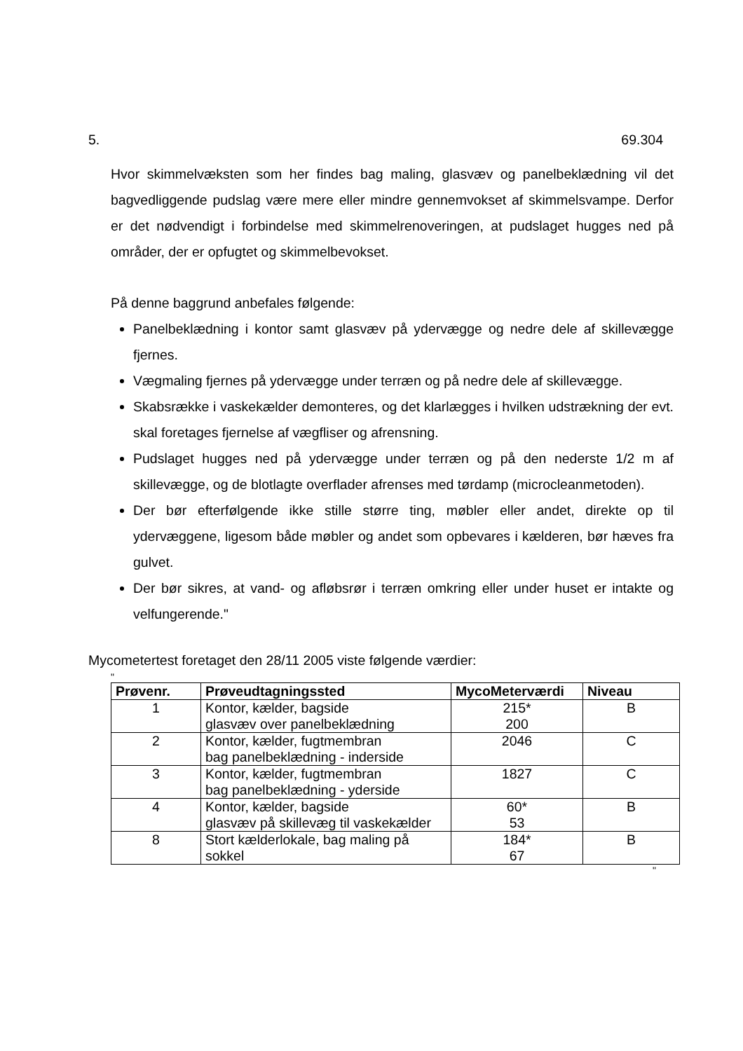5. 69.304
Hvor skimmelvæksten som her findes bag maling, glasvæv og panelbeklædning vil det bagvedliggende pudslag være mere eller mindre gennemvokset af skimmelsvampe. Derfor er det nødvendigt i forbindelse med skimmelrenoveringen, at pudslaget hugges ned på områder, der er opfugtet og skimmelbevokset.
På denne baggrund anbefales følgende:
Panelbeklædning i kontor samt glasvæv på ydervægge og nedre dele af skillevægge fjernes.
Vægmaling fjernes på ydervægge under terræn og på nedre dele af skillevægge.
Skabsrække i vaskekælder demonteres, og det klarlægges i hvilken udstrækning der evt. skal foretages fjernelse af vægfliser og afrensning.
Pudslaget hugges ned på ydervægge under terræn og på den nederste 1/2 m af skillevægge, og de blotlagte overflader afrenses med tørdamp (microcleanmetoden).
Der bør efterfølgende ikke stille større ting, møbler eller andet, direkte op til ydervæggene, ligesom både møbler og andet som opbevares i kælderen, bør hæves fra gulvet.
Der bør sikres, at vand- og afløbsrør i terræn omkring eller under huset er intakte og velfungerende."
Mycometertest foretaget den 28/11 2005 viste følgende værdier:
"
| Prøvenr. | Prøveudtagningssted | MycoMeterværdi | Niveau |
| --- | --- | --- | --- |
| 1 | Kontor, kælder, bagside glasvæv over panelbeklædning | 215* 200 | B |
| 2 | Kontor, kælder, fugtmembran bag panelbeklædning - inderside | 2046 | C |
| 3 | Kontor, kælder, fugtmembran bag panelbeklædning - yderside | 1827 | C |
| 4 | Kontor, kælder, bagside glasvæv på skillevæg til vaskekælder | 60* 53 | B |
| 8 | Stort kælderlokale, bag maling på sokkel | 184* 67 | B |
"